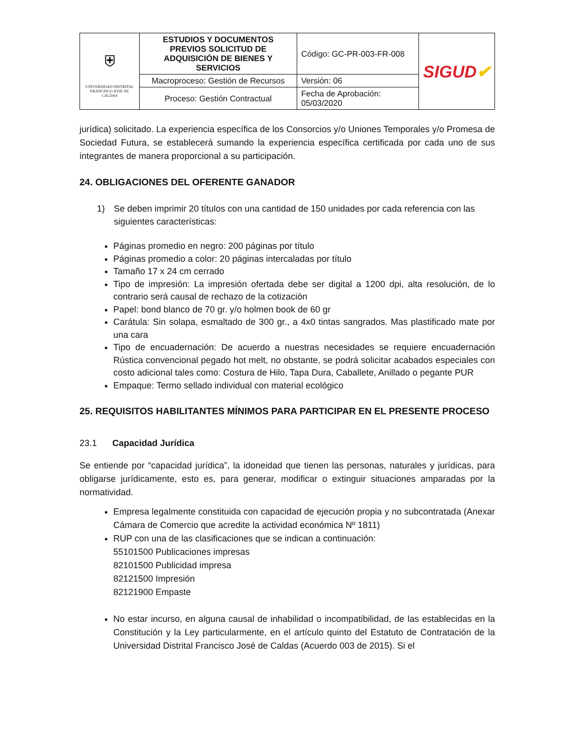| ⛨ UNIVERSIDAD DISTRITAL FRANCISCO JOSÉ DE CALDAS | ESTUDIOS Y DOCUMENTOS PREVIOS SOLICITUD DE ADQUISICIÓN DE BIENES Y SERVICIOS | Código: GC-PR-003-FR-008 | SIGUD ✔ |
| | Macroproceso: Gestión de Recursos | Versión: 06 | |
| | Proceso: Gestión Contractual | Fecha de Aprobación: 05/03/2020 | |
jurídica) solicitado. La experiencia específica de los Consorcios y/o Uniones Temporales y/o Promesa de Sociedad Futura, se establecerá sumando la experiencia específica certificada por cada uno de sus integrantes de manera proporcional a su participación.
24. OBLIGACIONES DEL OFERENTE GANADOR
1) Se deben imprimir 20 títulos con una cantidad de 150 unidades por cada referencia con las siguientes características:
Páginas promedio en negro: 200 páginas por título
Páginas promedio a color: 20 páginas intercaladas por título
Tamaño 17 x 24 cm cerrado
Tipo de impresión: La impresión ofertada debe ser digital a 1200 dpi, alta resolución, de lo contrario será causal de rechazo de la cotización
Papel: bond blanco de 70 gr. y/o holmen book de 60 gr
Carátula: Sin solapa, esmaltado de 300 gr., a 4x0 tintas sangrados. Mas plastificado mate por una cara
Tipo de encuadernación: De acuerdo a nuestras necesidades se requiere encuadernación Rústica convencional pegado hot melt, no obstante, se podrá solicitar acabados especiales con costo adicional tales como: Costura de Hilo, Tapa Dura, Caballete, Anillado o pegante PUR
Empaque: Termo sellado individual con material ecológico
25. REQUISITOS HABILITANTES MÍNIMOS PARA PARTICIPAR EN EL PRESENTE PROCESO
23.1 Capacidad Jurídica
Se entiende por “capacidad jurídica”, la idoneidad que tienen las personas, naturales y jurídicas, para obligarse jurídicamente, esto es, para generar, modificar o extinguir situaciones amparadas por la normatividad.
Empresa legalmente constituida con capacidad de ejecución propia y no subcontratada (Anexar Cámara de Comercio que acredite la actividad económica Nº 1811)
RUP con una de las clasificaciones que se indican a continuación:
55101500 Publicaciones impresas
82101500 Publicidad impresa
82121500 Impresión
82121900 Empaste
No estar incurso, en alguna causal de inhabilidad o incompatibilidad, de las establecidas en la Constitución y la Ley particularmente, en el artículo quinto del Estatuto de Contratación de la Universidad Distrital Francisco José de Caldas (Acuerdo 003 de 2015). Si el